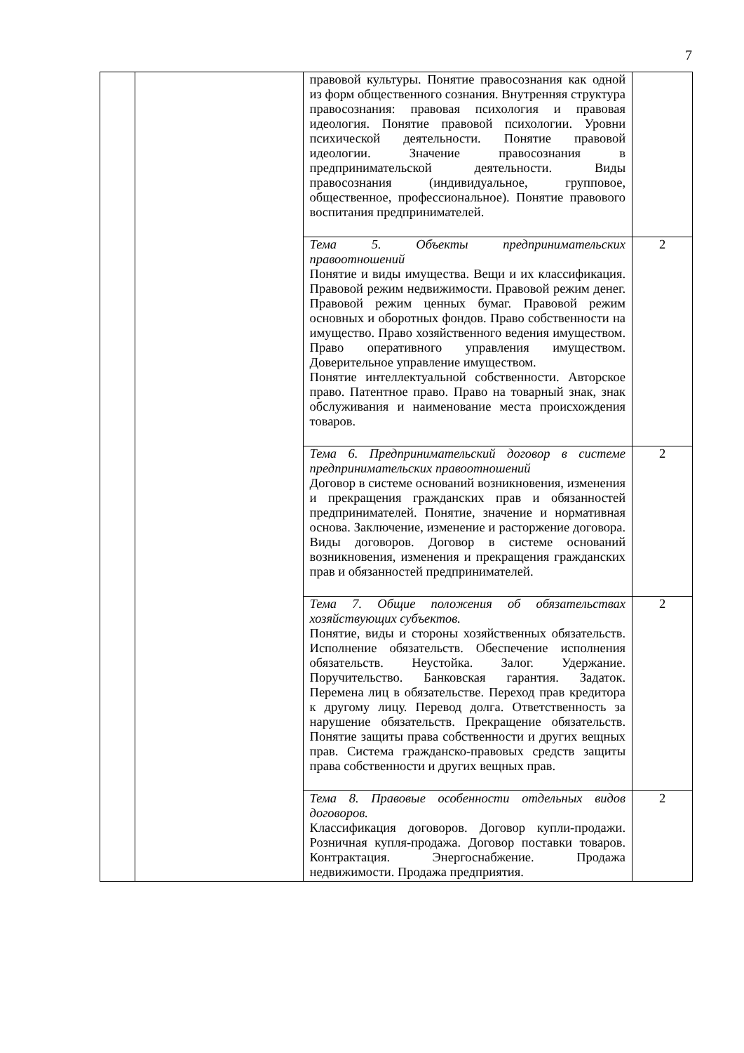7
| | | правовой культуры. Понятие правосознания как одной из форм общественного сознания. Внутренняя структура правосознания: правовая психология и правовая идеология. Понятие правовой психологии. Уровни психической деятельности. Понятие правовой идеологии. Значение правосознания в предпринимательской деятельности. Виды правосознания (индивидуальное, групповое, общественное, профессиональное). Понятие правового воспитания предпринимателей. | |
| | | Тема 5. Объекты предпринимательских правоотношений Понятие и виды имущества. Вещи и их классификация. Правовой режим недвижимости. Правовой режим денег. Правовой режим ценных бумаг. Правовой режим основных и оборотных фондов. Право собственности на имущество. Право хозяйственного ведения имуществом. Право оперативного управления имуществом. Доверительное управление имуществом. Понятие интеллектуальной собственности. Авторское право. Патентное право. Право на товарный знак, знак обслуживания и наименование места происхождения товаров. | 2 |
| | | Тема 6. Предпринимательский договор в системе предпринимательских правоотношений Договор в системе оснований возникновения, изменения и прекращения гражданских прав и обязанностей предпринимателей. Понятие, значение и нормативная основа. Заключение, изменение и расторжение договора. Виды договоров. Договор в системе оснований возникновения, изменения и прекращения гражданских прав и обязанностей предпринимателей. | 2 |
| | | Тема 7. Общие положения об обязательствах хозяйствующих субъектов. Понятие, виды и стороны хозяйственных обязательств. Исполнение обязательств. Обеспечение исполнения обязательств. Неустойка. Залог. Удержание. Поручительство. Банковская гарантия. Задаток. Перемена лиц в обязательстве. Переход прав кредитора к другому лицу. Перевод долга. Ответственность за нарушение обязательств. Прекращение обязательств. Понятие защиты права собственности и других вещных прав. Система гражданско-правовых средств защиты права собственности и других вещных прав. | 2 |
| | | Тема 8. Правовые особенности отдельных видов договоров. Классификация договоров. Договор купли-продажи. Розничная купля-продажа. Договор поставки товаров. Контрактация. Энергоснабжение. Продажа недвижимости. Продажа предприятия. | 2 |